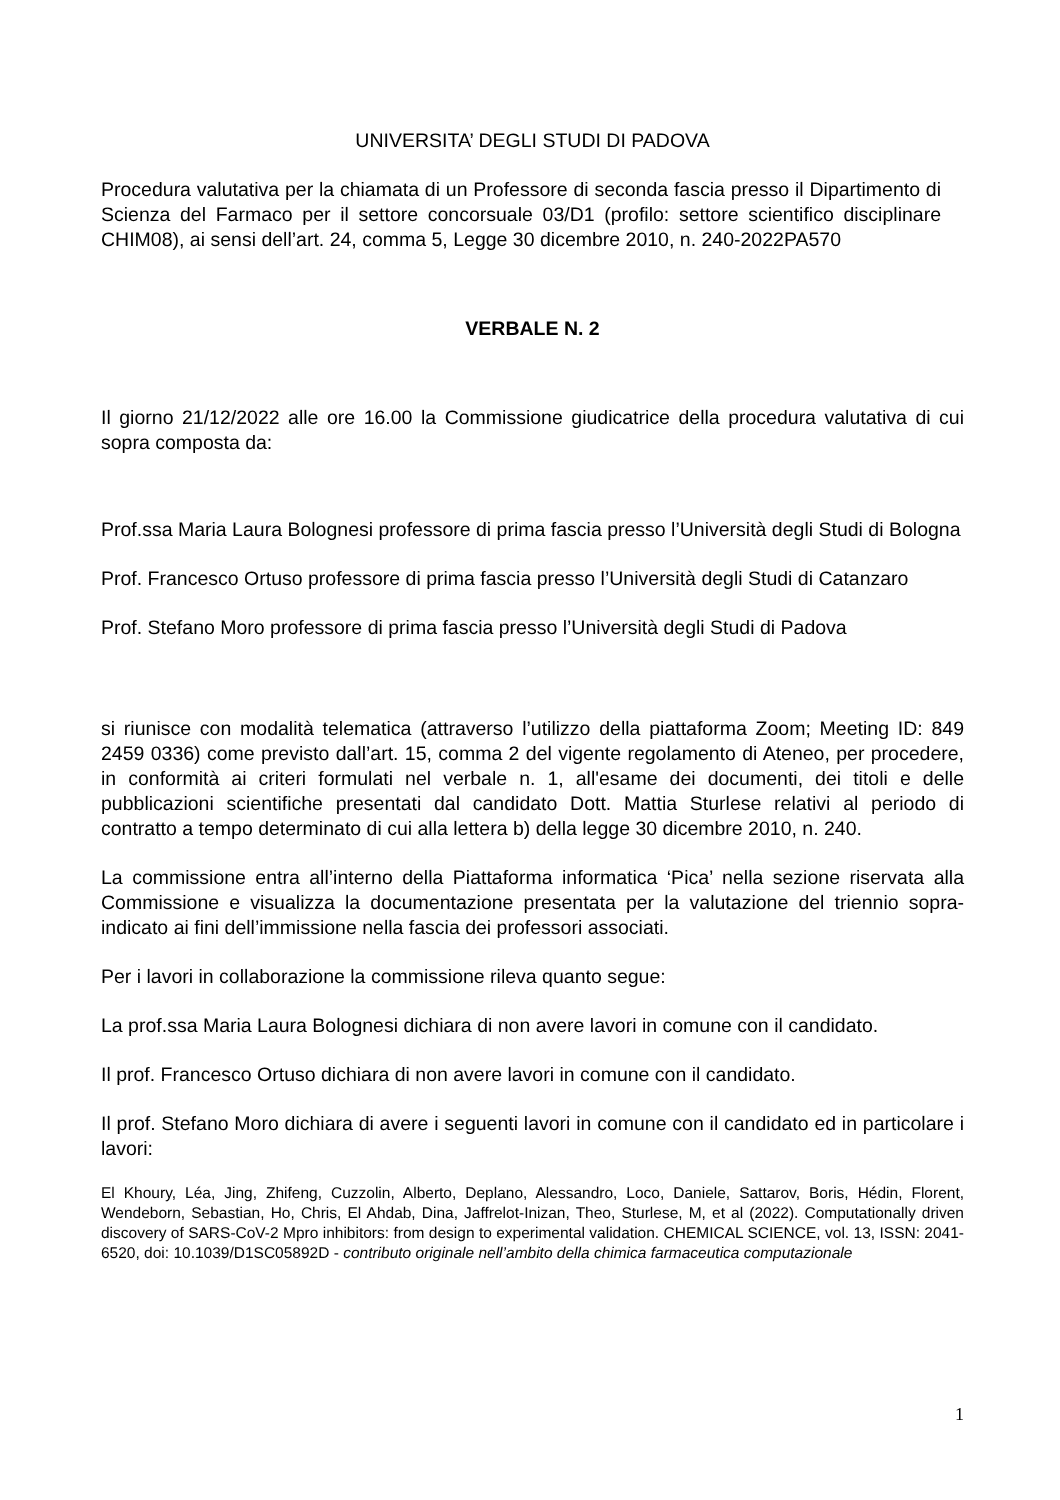UNIVERSITA’ DEGLI STUDI DI PADOVA
Procedura valutativa per la chiamata di un Professore di seconda fascia presso il Dipartimento di Scienza del Farmaco per il settore concorsuale 03/D1 (profilo: settore scientifico disciplinare CHIM08), ai sensi dell’art. 24, comma 5, Legge 30 dicembre 2010, n. 240-2022PA570
VERBALE N. 2
Il giorno 21/12/2022 alle ore 16.00 la Commissione giudicatrice della procedura valutativa di cui sopra composta da:
Prof.ssa Maria Laura Bolognesi professore di prima fascia presso l’Università degli Studi di Bologna
Prof. Francesco Ortuso professore di prima fascia presso l’Università degli Studi di Catanzaro
Prof. Stefano Moro professore di prima fascia presso l’Università degli Studi di Padova
si riunisce con modalità telematica (attraverso l’utilizzo della piattaforma Zoom; Meeting ID: 849 2459 0336) come previsto dall’art. 15, comma 2 del vigente regolamento di Ateneo, per procedere, in conformità ai criteri formulati nel verbale n. 1, all'esame dei documenti, dei titoli e delle pubblicazioni scientifiche presentati dal candidato Dott. Mattia Sturlese relativi al periodo di contratto a tempo determinato di cui alla lettera b) della legge 30 dicembre 2010, n. 240.
La commissione entra all’interno della Piattaforma informatica ‘Pica’ nella sezione riservata alla Commissione e visualizza la documentazione presentata per la valutazione del triennio sopra-indicato ai fini dell’immissione nella fascia dei professori associati.
Per i lavori in collaborazione la commissione rileva quanto segue:
La prof.ssa Maria Laura Bolognesi dichiara di non avere lavori in comune con il candidato.
Il prof. Francesco Ortuso dichiara di non avere lavori in comune con il candidato.
Il prof. Stefano Moro dichiara di avere i seguenti lavori in comune con il candidato ed in particolare i lavori:
El Khoury, Léa, Jing, Zhifeng, Cuzzolin, Alberto, Deplano, Alessandro, Loco, Daniele, Sattarov, Boris, Hédin, Florent, Wendeborn, Sebastian, Ho, Chris, El Ahdab, Dina, Jaffrelot-Inizan, Theo, Sturlese, M, et al (2022). Computationally driven discovery of SARS-CoV-2 Mpro inhibitors: from design to experimental validation. CHEMICAL SCIENCE, vol. 13, ISSN: 2041-6520, doi: 10.1039/D1SC05892D - contributo originale nell’ambito della chimica farmaceutica computazionale
1